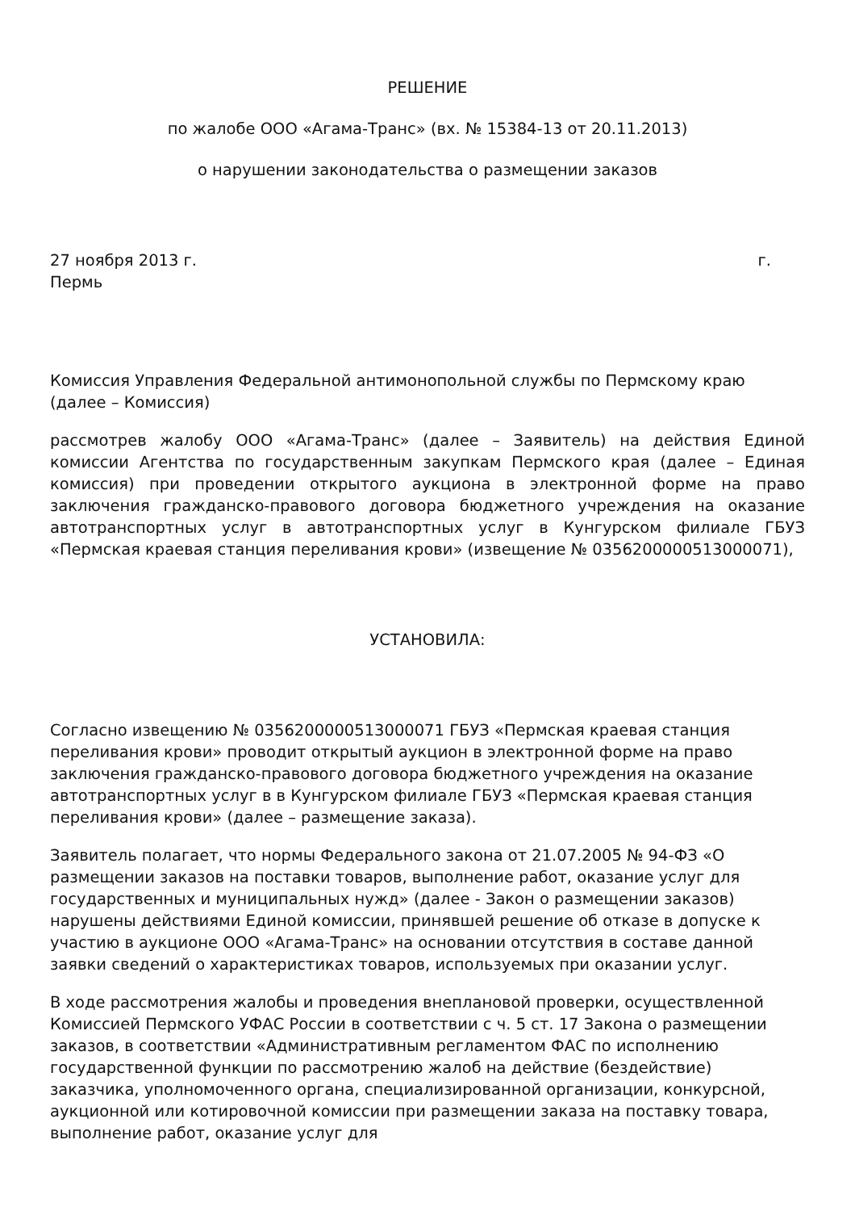РЕШЕНИЕ
по жалобе ООО «Агама-Транс» (вх. № 15384-13 от 20.11.2013)
о нарушении законодательства о размещении заказов
27 ноября 2013 г. г.
Пермь
Комиссия Управления Федеральной антимонопольной службы по Пермскому краю (далее – Комиссия)
рассмотрев жалобу ООО «Агама-Транс» (далее – Заявитель) на действия Единой комиссии Агентства по государственным закупкам Пермского края (далее – Единая комиссия) при проведении открытого аукциона в электронной форме на право заключения гражданско-правового договора бюджетного учреждения на оказание автотранспортных услуг в автотранспортных услуг в Кунгурском филиале ГБУЗ «Пермская краевая станция переливания крови» (извещение № 0356200000513000071),
УСТАНОВИЛА:
Согласно извещению № 0356200000513000071 ГБУЗ «Пермская краевая станция переливания крови» проводит открытый аукцион в электронной форме на право заключения гражданско-правового договора бюджетного учреждения на оказание автотранспортных услуг в в Кунгурском филиале ГБУЗ «Пермская краевая станция переливания крови» (далее – размещение заказа).
Заявитель полагает, что нормы Федерального закона от 21.07.2005 № 94-ФЗ «О размещении заказов на поставки товаров, выполнение работ, оказание услуг для государственных и муниципальных нужд» (далее - Закон о размещении заказов) нарушены действиями Единой комиссии, принявшей решение об отказе в допуске к участию в аукционе ООО «Агама-Транс» на основании отсутствия в составе данной заявки сведений о характеристиках товаров, используемых при оказании услуг.
В ходе рассмотрения жалобы и проведения внеплановой проверки, осуществленной Комиссией Пермского УФАС России в соответствии с ч. 5 ст. 17 Закона о размещении заказов, в соответствии «Административным регламентом ФАС по исполнению государственной функции по рассмотрению жалоб на действие (бездействие) заказчика, уполномоченного органа, специализированной организации, конкурсной, аукционной или котировочной комиссии при размещении заказа на поставку товара, выполнение работ, оказание услуг для